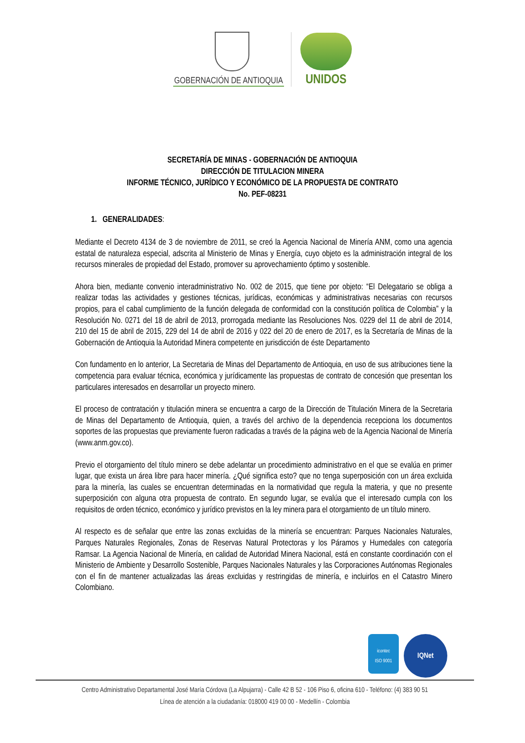GOBERNACIÓN DE ANTIOQUIA
UNIDOS
SECRETARÍA DE MINAS - GOBERNACIÓN DE ANTIOQUIA
DIRECCIÓN DE TITULACION MINERA
INFORME TÉCNICO, JURÍDICO Y ECONÓMICO DE LA PROPUESTA DE CONTRATO
No. PEF-08231
1. GENERALIDADES:
Mediante el Decreto 4134 de 3 de noviembre de 2011, se creó la Agencia Nacional de Minería ANM, como una agencia estatal de naturaleza especial, adscrita al Ministerio de Minas y Energía, cuyo objeto es la administración integral de los recursos minerales de propiedad del Estado, promover su aprovechamiento óptimo y sostenible.
Ahora bien, mediante convenio interadministrativo No. 002 de 2015, que tiene por objeto: “El Delegatario se obliga a realizar todas las actividades y gestiones técnicas, jurídicas, económicas y administrativas necesarias con recursos propios, para el cabal cumplimiento de la función delegada de conformidad con la constitución política de Colombia” y la Resolución No. 0271 del 18 de abril de 2013, prorrogada mediante las Resoluciones Nos. 0229 del 11 de abril de 2014, 210 del 15 de abril de 2015, 229 del 14 de abril de 2016 y 022 del 20 de enero de 2017, es la Secretaría de Minas de la Gobernación de Antioquia la Autoridad Minera competente en jurisdicción de éste Departamento
Con fundamento en lo anterior, La Secretaria de Minas del Departamento de Antioquia, en uso de sus atribuciones tiene la competencia para evaluar técnica, económica y jurídicamente las propuestas de contrato de concesión que presentan los particulares interesados en desarrollar un proyecto minero.
El proceso de contratación y titulación minera se encuentra a cargo de la Dirección de Titulación Minera de la Secretaria de Minas del Departamento de Antioquia, quien, a través del archivo de la dependencia recepciona los documentos soportes de las propuestas que previamente fueron radicadas a través de la página web de la Agencia Nacional de Minería (www.anm.gov.co).
Previo el otorgamiento del título minero se debe adelantar un procedimiento administrativo en el que se evalúa en primer lugar, que exista un área libre para hacer minería. ¿Qué significa esto? que no tenga superposición con un área excluida para la minería, las cuales se encuentran determinadas en la normatividad que regula la materia, y que no presente superposición con alguna otra propuesta de contrato. En segundo lugar, se evalúa que el interesado cumpla con los requisitos de orden técnico, económico y jurídico previstos en la ley minera para el otorgamiento de un título minero.
Al respecto es de señalar que entre las zonas excluidas de la minería se encuentran: Parques Nacionales Naturales, Parques Naturales Regionales, Zonas de Reservas Natural Protectoras y los Páramos y Humedales con categoría Ramsar. La Agencia Nacional de Minería, en calidad de Autoridad Minera Nacional, está en constante coordinación con el Ministerio de Ambiente y Desarrollo Sostenible, Parques Nacionales Naturales y las Corporaciones Autónomas Regionales con el fin de mantener actualizadas las áreas excluidas y restringidas de minería, e incluirlos en el Catastro Minero Colombiano.
icontec
ISO 9001
IQNet
Centro Administrativo Departamental José María Córdova (La Alpujarra) - Calle 42 B 52 - 106 Piso 6, oficina 610 - Teléfono: (4) 383 90 51
Línea de atención a la ciudadanía: 018000 419 00 00 - Medellín - Colombia